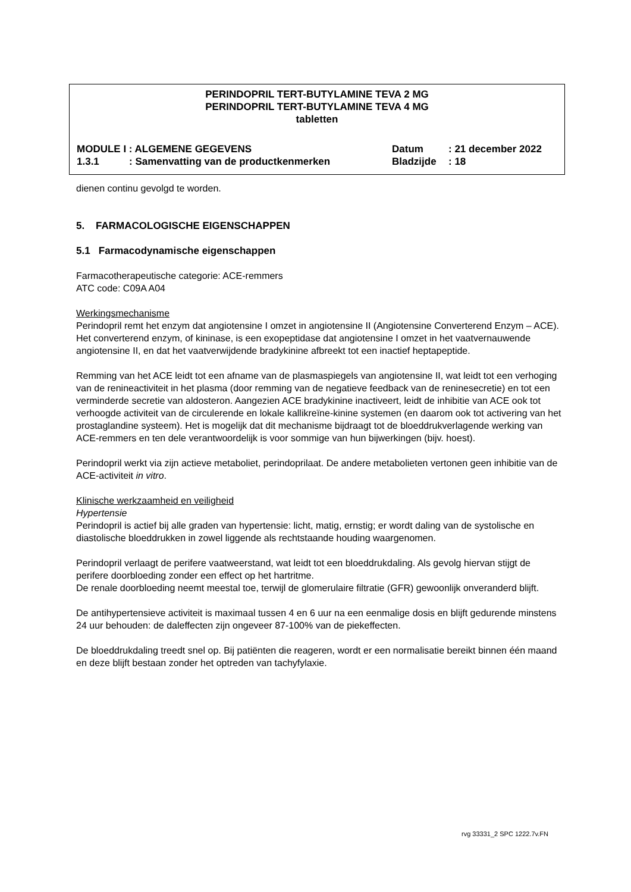PERINDOPRIL TERT-BUTYLAMINE TEVA 2 MG
PERINDOPRIL TERT-BUTYLAMINE TEVA 4 MG
tabletten
MODULE I : ALGEMENE GEGEVENS Datum: 21 december 2022
1.3.1: Samenvatting van de productkenmerken Bladzijde: 18
dienen continu gevolgd te worden.
5. FARMACOLOGISCHE EIGENSCHAPPEN
5.1 Farmacodynamische eigenschappen
Farmacotherapeutische categorie: ACE-remmers
ATC code: C09A A04
Werkingsmechanisme
Perindopril remt het enzym dat angiotensine I omzet in angiotensine II (Angiotensine Converterend Enzym – ACE). Het converterend enzym, of kininase, is een exopeptidase dat angiotensine I omzet in het vaatvernauwende angiotensine II, en dat het vaatverwijdende bradykinine afbreekt tot een inactief heptapeptide.
Remming van het ACE leidt tot een afname van de plasmaspiegels van angiotensine II, wat leidt tot een verhoging van de renineactiviteit in het plasma (door remming van de negatieve feedback van de reninesecretie) en tot een verminderde secretie van aldosteron. Aangezien ACE bradykinine inactiveert, leidt de inhibitie van ACE ook tot verhoogde activiteit van de circulerende en lokale kallikreïne-kinine systemen (en daarom ook tot activering van het prostaglandine systeem). Het is mogelijk dat dit mechanisme bijdraagt tot de bloeddrukverlagende werking van ACE-remmers en ten dele verantwoordelijk is voor sommige van hun bijwerkingen (bijv. hoest).
Perindopril werkt via zijn actieve metaboliet, perindoprilaat. De andere metabolieten vertonen geen inhibitie van de ACE-activiteit in vitro.
Klinische werkzaamheid en veiligheid
Hypertensie
Perindopril is actief bij alle graden van hypertensie: licht, matig, ernstig; er wordt daling van de systolische en diastolische bloeddrukken in zowel liggende als rechtstaande houding waargenomen.
Perindopril verlaagt de perifere vaatweerstand, wat leidt tot een bloeddrukdaling. Als gevolg hiervan stijgt de perifere doorbloeding zonder een effect op het hartritme.
De renale doorbloeding neemt meestal toe, terwijl de glomerulaire filtratie (GFR) gewoonlijk onveranderd blijft.
De antihypertensieve activiteit is maximaal tussen 4 en 6 uur na een eenmalige dosis en blijft gedurende minstens 24 uur behouden: de daleffecten zijn ongeveer 87-100% van de piekeffecten.
De bloeddrukdaling treedt snel op. Bij patiënten die reageren, wordt er een normalisatie bereikt binnen één maand en deze blijft bestaan zonder het optreden van tachyfylaxie.
rvg 33331_2 SPC 1222.7v.FN